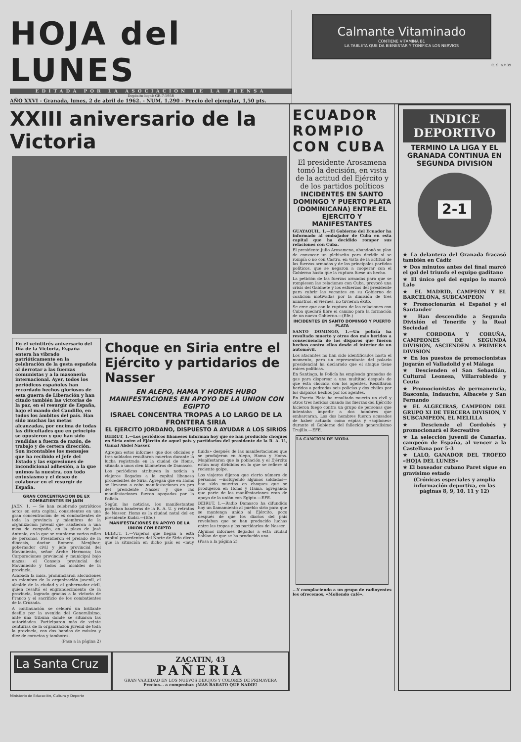HOJA del LUNES
EDITADA POR LA ASOCIACION DE LA PRENSA
Depósito legal: GR-7-1958
AÑO XXVI - Granada, lunes, 2 de abril de 1962. - NUM. 1.290 - Precio del ejemplar, 1,50 pts.
Calmante Vitaminado
CONTIENE VITAMINA B1
LA TABLETA QUE DA BIENESTAR Y TONIFICA LOS NERVIOS
C. S. n.º 39
XXIII aniversario de la Victoria
En el veintitrés aniversario del Día de la Victoria, España entera ha vibrado patrióticamente en la celebración de la gesta española al derrotar a las fuerzas comunistas y a la masonería internacional. Ayer, todos los periódicos españoles han recordado hechos gloriosos de esta guerra de Liberación y han citado también las victorias de la paz, en el resurgir de España, bajo el mando del Caudillo, en todos los ámbitos del país. Han sido muchas las metas alcanzadas, por encima de todas las dificultades que en principio se opusieron y que han sido rendidas a fuerza de razón, de trabajo y de certera dirección. Son incontables los mensajes que ha recibido el Jefe del Estado y las expresiones de incondicional adhesión, a la que unimos la nuestra, con todo entusiasmo y el deseo de colaborar en el resurgir de España.
GRAN CONCENTRACION DE EX COMBATIENTES EN JAEN
JAEN, 1. — Se han celebrado patrióticos actos en esta capital, consistentes en una gran concentración de ex combatientes de toda la provincia y miembros de la organización juvenil que asistieron a una misa de campaña, en la plaza de José Antonio, en la que se reunieron varios miles de personas. Presidieron el prelado de la diócesis, doctor Romero Menjíbar; gobernador civil y jefe provincial del Movimiento, señor Arche Hermosa; las Corporaciones provincial y municipal bajo mazas; el Consejo provincial del Movimiento y todos los alcaldes de la provincia.
Acabada la misa, pronunciaron alocuciones un miembro de la organización juvenil, el alcalde de la ciudad y el gobernador civil, quien resaltó el engrandecimiento de la provincia, logrado gracias a la victoria de Franco y el sacrificio de los combatientes de la Cruzada.
A continuación se celebró un brillante desfile por la avenida del Generalísimo, ante una tribuna donde se situaron las autoridades. Participaron más de veinte centurias de la organización juvenil de toda la provincia, con dos bandas de música y diez de cornetas y tambores.
(Pasa a la página 2)
Choque en Siria entre el Ejército y partidarios de Nasser
EN ALEPO, HAMA Y HORNS HUBO MANIFESTACIONES EN APOYO DE LA UNION CON EGIPTO
ISRAEL CONCENTRA TROPAS A LO LARGO DE LA FRONTERA SIRIA
EL EJERCITO JORDANO, DISPUESTO A AYUDAR A LOS SIRIOS
BEIRUT, 1.—Los periódicos libaneses informan hoy que se han producido choques en Siria entre el Ejército de aquel país y partidarios del presidente de la R. A. U., Gamal Abdel Nasser.
Agregan estos informes que dos oficiales y tres soldados resultaron muertos durante la lucha registrada en la ciudad de Homs, situada a unos cien kilómetros de Damasco.
Los periódicos atribuyen la noticia a viajeros llegados a la capital libanesa procedentes de Siria. Agregan que en Homs se llevaron a cabo manifestaciones en pro del presidente Nasser y que las manifestaciones fueron apoyadas por la Policía.
Según las noticias, los manifestantes portaban banderas de la R. A. U. y retratos de Nasser. Homs es la ciudad natal del ex presidente Kudsi.—(Efe.)
MANIFESTACIONES EN APOYO DE LA UNION CON EGIPTO
BEIRUT, 1.—Viajeros que llegan a esta capital procedentes del Norte de Siria dicen que la situación en dicho país es «muy fluida» después de las manifestaciones que se produjeron en Alepo, Hama y Homs. Manifestaron que la población y el Ejército están muy divididos en lo que se refiere al reciente golpe.
Los viajeros dijeron que cierto número de personas —incluyendo algunos soldados— han sido muertas en choques que se produjeron en Homs y Hama, agregando que parte de las manifestaciones eran de apoyo de la unión con Egipto.—EFE.
BEIRUT, 1.—Radio Damasco ha difundido hoy un llamamiento al pueblo sirio para que se mantenga unido al Ejército, poco después de que los diarios del país revelaban que se han producido luchas entre las tropas y los partidarios de Nasser.
Algunos informes llegados a esta ciudad hablan de que se ha producido una
(Pasa a la página 2)
La Santa Cruz
ZACATIN, 43
PAÑERIA
GRAN VARIEDAD EN LOS NUEVOS DIBUJOS Y COLORES DE PRIMAVERA
Precios... a comprobar. ¡MAS BARATO QUE NADIE!
ECUADOR ROMPIO CON CUBA
El presidente Arosamena tomó la decisión, en vista de la actitud del Ejército y de los partidos políticos
INCIDENTES EN SANTO DOMINGO Y PUERTO PLATA (DOMINICANA) ENTRE EL EJERCITO Y MANIFESTANTES
GUAYAQUIL, 1.—El Gobierno del Ecuador ha informado al embajador de Cuba en esta capital que ha decidido romper sus relaciones con Cuba.
El presidente Julio Arosamena, abandonó su plan de convocar un plebiscito para decidir si se rompía o no con Castro, en vista de la actitud de las fuerzas armadas y de los principales partidos políticos, que se negaron a cooperar con el Gobierno hasta que la ruptura fuese un hecho.
La petición de las fuerzas armadas para que se rompiesen las relaciones con Cuba, provocó una crisis del Gabinete y los esfuerzos del presidente para cubrir las vacantes en su Gobierno de coalición motivadas por la dimisión de tres ministros, el viernes, no tuvieron éxito.
Se cree que con la ruptura de las relaciones con Cuba quedará libre el camino para la formación de un nuevo Gobierno.—(Efe.)
INCIDENTES EN SANTO DOMINGO Y PUERTO PLATA
SANTO DOMINGO, 1.—Un policía ha resultado muerto y otros dos más heridos a consecuencia de los disparos que fueron hechos contra ellos desde el interior de un automóvil.
Los atacantes no han sido identificados hasta el momento, pero un representante del palacio presidencial ha declarado que el ataque tiene raíces políticas.
En Santiago, la Policía ha empleado granadas de gas para dispersar a una multitud después de que ésta chocara con los agentes. Resultaron heridos a pedradas seis policías y dos civiles por los disparos hechos por los agentes.
En Puerta Plata ha resultado muerto un civil y otros tres heridos cuando las fuerzas del Ejército hicieron fuego contra un grupo de personas que intentaba impedir a dos hombres que embarcaran. Los dos hombres fueron acusados de haber actuado como espías y «soplones» durante el Gobierno del fallecido generalísimo Trujillo.—EFE.
LA CANCION DE MODA
...Y complaciendo a un grupo de radioyentes les ofrecemos, «Moliendo café».
INDICE DEPORTIVO
TERMINO LA LIGA Y EL GRANADA CONTINUA EN SEGUNDA DIVISION
2-1
★ La delantera del Granada fracasó también en Cádiz
★ Dos minutos antes del final marcó el gol del triunfo el equipo gaditano
★ El único gol del equipo lo marcó Lalo
★ EL MADRID, CAMPEON Y EL BARCELONA, SUBCAMPEON
★ Promocionarán el Español y el Santander
★ Han descendido a Segunda División el Tenerife y la Real Sociedad
★ CORDOBA Y CORUÑA, CAMPEONES DE SEGUNDA DIVISION, ASCIENDEN A PRIMERA DIVISION
★ En los puestos de promocionistas jugarán el Valladolid y el Málaga
★ Descienden el San Sebastián, Cultural Leonesa, Villarrobledo y Ceuta
★ Promocionistas de permanencia, Basconia, Indauchu, Albacete y San Fernando
★ EL ALGECIRAS, CAMPEON DEL GRUPO XI DE TERCERA DIVISION, Y SUBCAMPEON, EL MELILLA
★ Desciende el Cordobés y promocionará el Recreativo
★ La selección juvenil de Canarias, campeón de España, al vencer a la Castellana por 5-3
★ LALO, GANADOR DEL TROFEO «HOJA DEL LUNES»
★ El boxeador cubano Paret sigue en gravísimo estado
(Crónicas especiales y amplia información deportiva, en las páginas 8, 9, 10, 11 y 12)
Ministerio de Educación, Cultura y Deporte